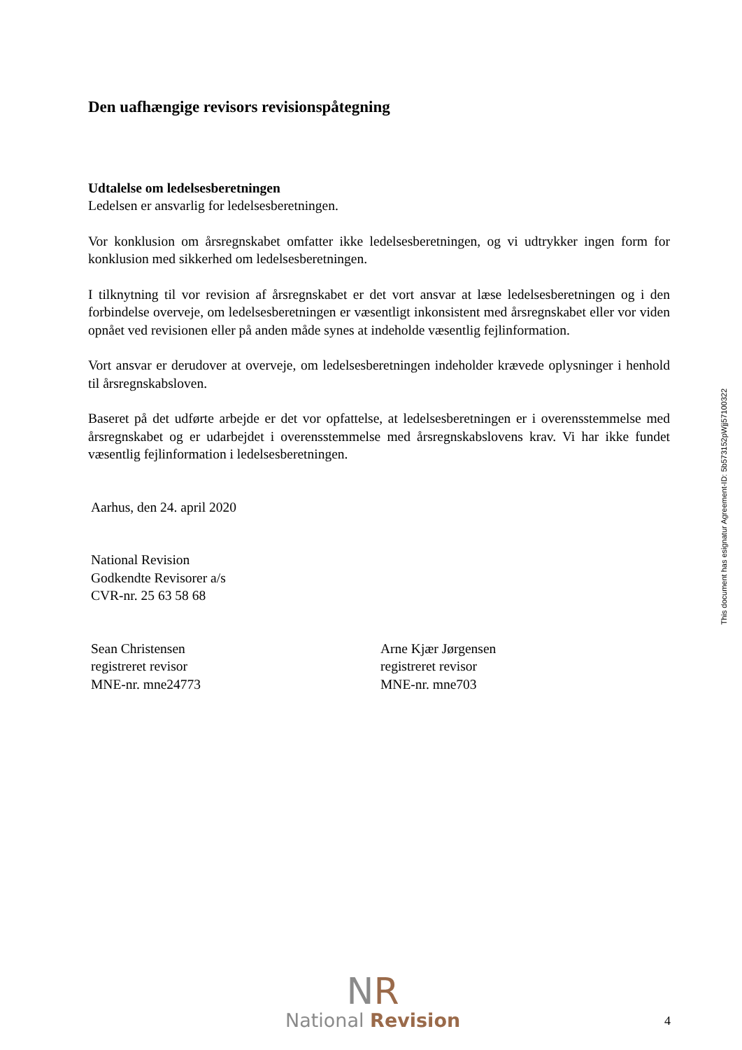Den uafhængige revisors revisionspåtegning
Udtalelse om ledelsesberetningen
Ledelsen er ansvarlig for ledelsesberetningen.
Vor konklusion om årsregnskabet omfatter ikke ledelsesberetningen, og vi udtrykker ingen form for konklusion med sikkerhed om ledelsesberetningen.
I tilknytning til vor revision af årsregnskabet er det vort ansvar at læse ledelsesberetningen og i den forbindelse overveje, om ledelsesberetningen er væsentligt inkonsistent med årsregnskabet eller vor viden opnået ved revisionen eller på anden måde synes at indeholde væsentlig fejlinformation.
Vort ansvar er derudover at overveje, om ledelsesberetningen indeholder krævede oplysninger i henhold til årsregnskabsloven.
Baseret på det udførte arbejde er det vor opfattelse, at ledelsesberetningen er i overensstemmelse med årsregnskabet og er udarbejdet i overensstemmelse med årsregnskabslovens krav. Vi har ikke fundet væsentlig fejlinformation i ledelsesberetningen.
Aarhus, den 24. april 2020
National Revision
Godkendte Revisorer a/s
CVR-nr. 25 63 58 68
Sean Christensen
registreret revisor
MNE-nr. mne24773
Arne Kjær Jørgensen
registreret revisor
MNE-nr. mne703
This document has esignatur Agreement-ID: 5b573152pWjj57100322
NR
National Revision
4